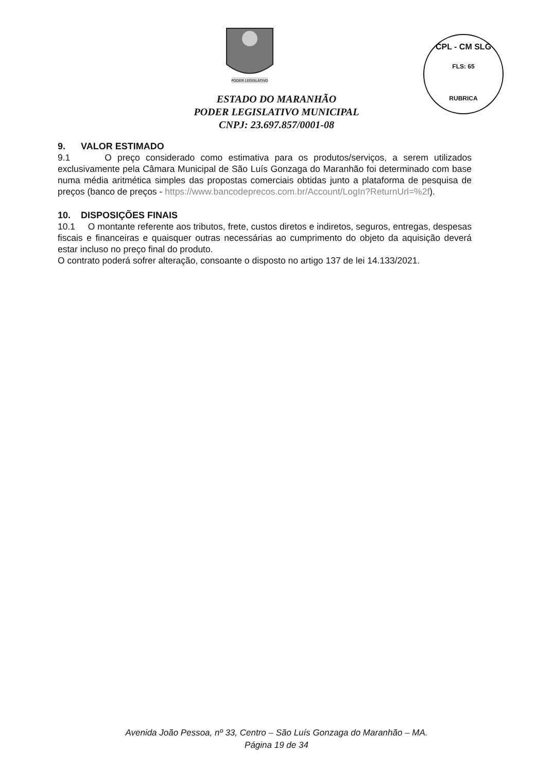PODER LEGISLATIVO
CPL - CM SLG
FLS: 65
RUBRICA
ESTADO DO MARANHÃO
PODER LEGISLATIVO MUNICIPAL
CNPJ: 23.697.857/0001-08
9. VALOR ESTIMADO
9.1 O preço considerado como estimativa para os produtos/serviços, a serem utilizados exclusivamente pela Câmara Municipal de São Luís Gonzaga do Maranhão foi determinado com base numa média aritmética simples das propostas comerciais obtidas junto a plataforma de pesquisa de preços (banco de preços - https://www.bancodeprecos.com.br/Account/LogIn?ReturnUrl=%2f).
10. DISPOSIÇÕES FINAIS
10.1 O montante referente aos tributos, frete, custos diretos e indiretos, seguros, entregas, despesas fiscais e financeiras e quaisquer outras necessárias ao cumprimento do objeto da aquisição deverá estar incluso no preço final do produto.
O contrato poderá sofrer alteração, consoante o disposto no artigo 137 de lei 14.133/2021.
Avenida João Pessoa, nº 33, Centro – São Luís Gonzaga do Maranhão – MA.
Página 19 de 34